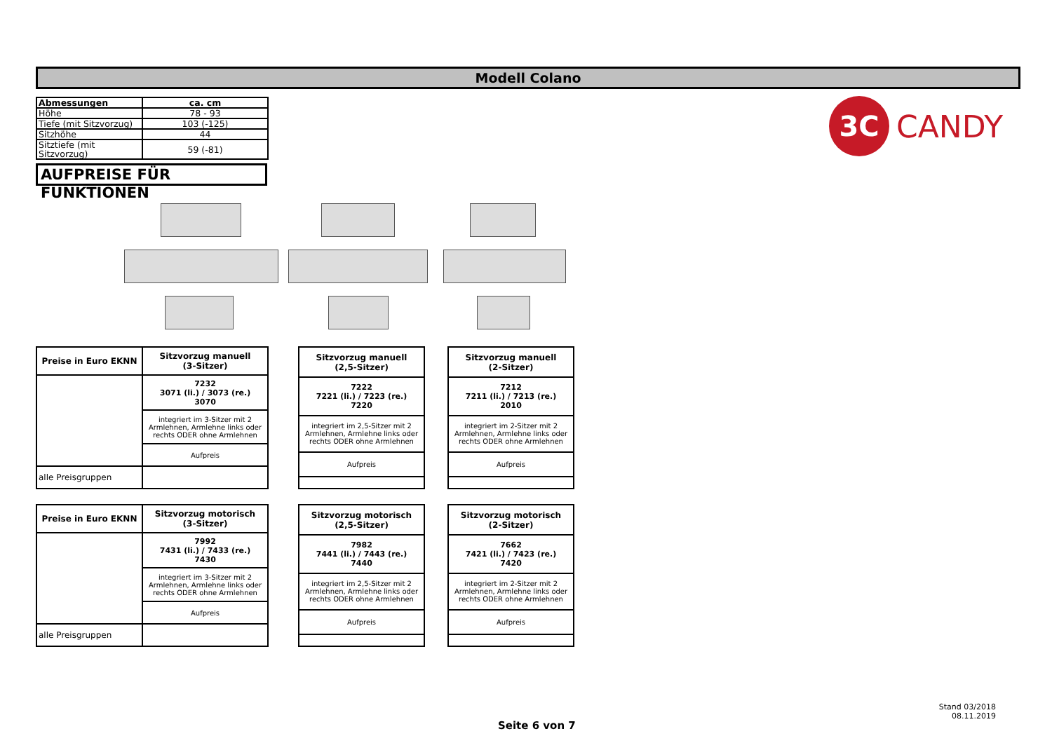Modell Colano
| Abmessungen | ca. cm |
| --- | --- |
| Höhe | 78 - 93 |
| Tiefe (mit Sitzvorzug) | 103 (-125) |
| Sitzhöhe | 44 |
| Sitztiefe (mit Sitzvorzug) | 59 (-81) |
AUFPREISE FÜR FUNKTIONEN
3C
CANDY
| Preise in Euro EKNN | Sitzvorzug manuell (3-Sitzer) |
| --- | --- |
| | 7232 3071 (li.) / 3073 (re.) 3070 |
| | integriert im 3-Sitzer mit 2 Armlehnen, Armlehne links oder rechts ODER ohne Armlehnen |
| | Aufpreis |
| alle Preisgruppen | |
| Sitzvorzug manuell (2,5-Sitzer) |
| --- |
| 7222 7221 (li.) / 7223 (re.) 7220 |
| integriert im 2,5-Sitzer mit 2 Armlehnen, Armlehne links oder rechts ODER ohne Armlehnen |
| Aufpreis |
| Sitzvorzug manuell (2-Sitzer) |
| --- |
| 7212 7211 (li.) / 7213 (re.) 2010 |
| integriert im 2-Sitzer mit 2 Armlehnen, Armlehne links oder rechts ODER ohne Armlehnen |
| Aufpreis |
| Preise in Euro EKNN | Sitzvorzug motorisch (3-Sitzer) |
| --- | --- |
| | 7992 7431 (li.) / 7433 (re.) 7430 |
| | integriert im 3-Sitzer mit 2 Armlehnen, Armlehne links oder rechts ODER ohne Armlehnen |
| | Aufpreis |
| alle Preisgruppen | |
| Sitzvorzug motorisch (2,5-Sitzer) |
| --- |
| 7982 7441 (li.) / 7443 (re.) 7440 |
| integriert im 2,5-Sitzer mit 2 Armlehnen, Armlehne links oder rechts ODER ohne Armlehnen |
| Aufpreis |
| Sitzvorzug motorisch (2-Sitzer) |
| --- |
| 7662 7421 (li.) / 7423 (re.) 7420 |
| integriert im 2-Sitzer mit 2 Armlehnen, Armlehne links oder rechts ODER ohne Armlehnen |
| Aufpreis |
Stand 03/2018
08.11.2019
Seite 6 von 7